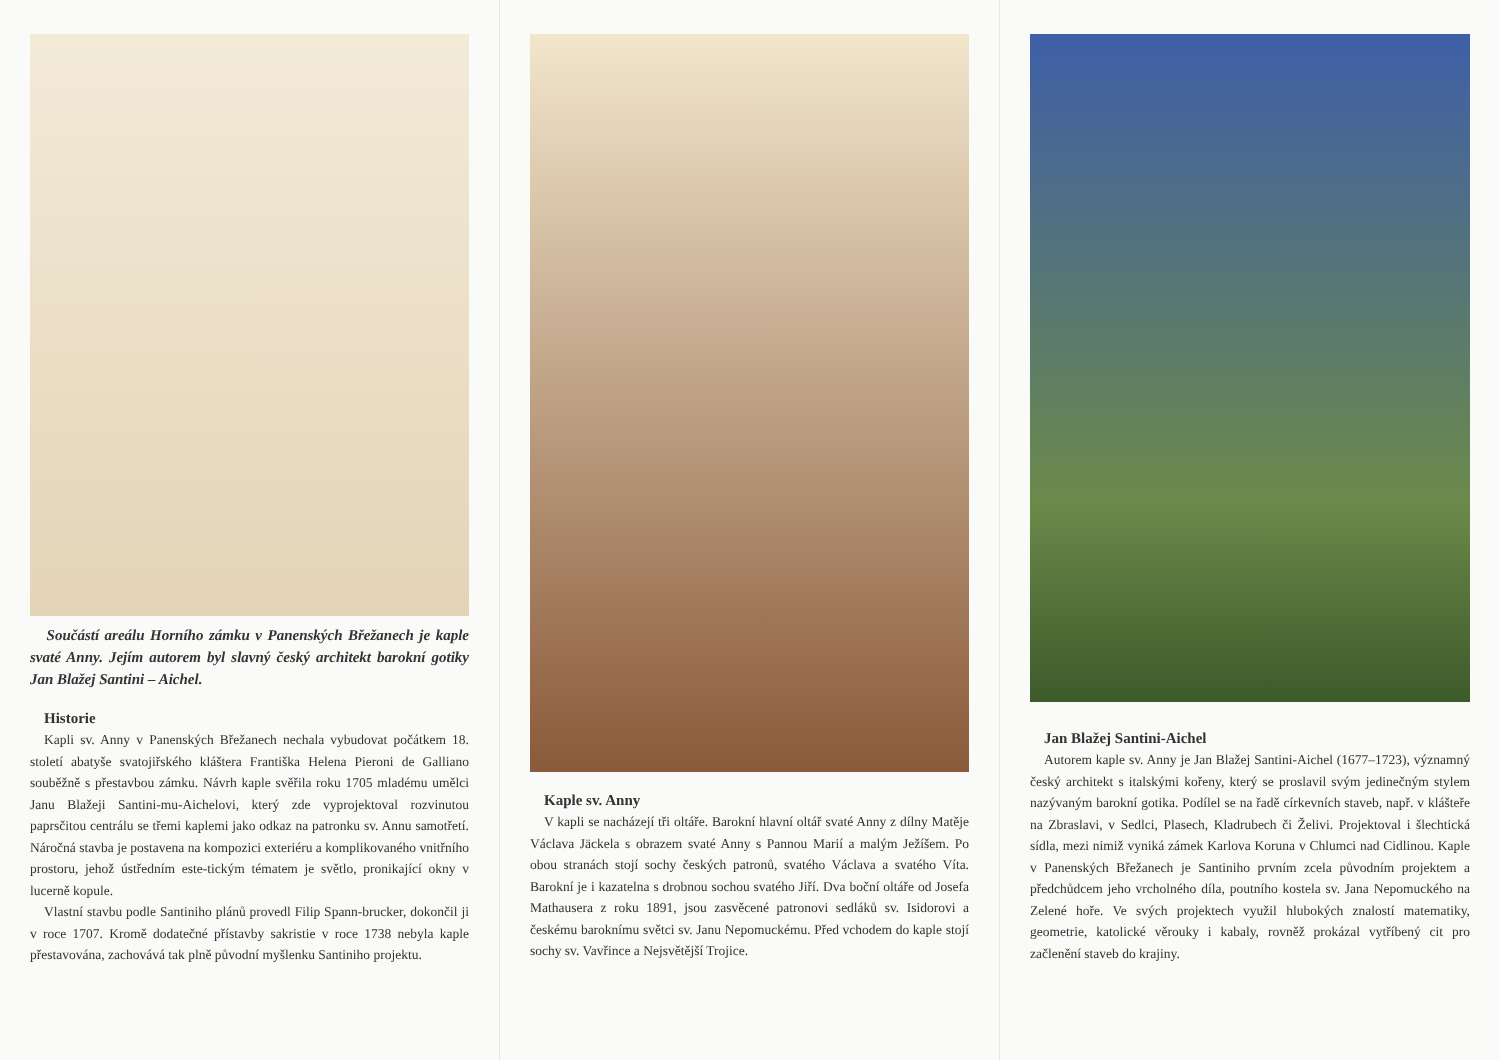Součástí areálu Horního zámku v Panenských Břežanech je kaple svaté Anny. Jejím autorem byl slavný český architekt barokní gotiky Jan Blažej Santini – Aichel.
Historie
Kapli sv. Anny v Panenských Břežanech nechala vybudovat počátkem 18. století abatyše svatojiřského kláštera Františka Helena Pieroni de Galliano souběžně s přestavbou zámku. Návrh kaple svěřila roku 1705 mladému umělci Janu Blažeji Santini-mu-Aichelovi, který zde vyprojektoval rozvinutou paprsčitou centrálu se třemi kaplemi jako odkaz na patronku sv. Annu samotřetí. Náročná stavba je postavena na kompozici exteriéru a komplikovaného vnitřního prostoru, jehož ústředním este-tickým tématem je světlo, pronikající okny v lucerně kopule.
Vlastní stavbu podle Santiniho plánů provedl Filip Spann-brucker, dokončil ji v roce 1707. Kromě dodatečné přístavby sakristie v roce 1738 nebyla kaple přestavována, zachovává tak plně původní myšlenku Santiniho projektu.
Kaple sv. Anny
V kapli se nacházejí tři oltáře. Barokní hlavní oltář svaté Anny z dílny Matěje Václava Jäckela s obrazem svaté Anny s Pannou Marií a malým Ježíšem. Po obou stranách stojí sochy českých patronů, svatého Václava a svatého Víta. Barokní je i kazatelna s drobnou sochou svatého Jiří. Dva boční oltáře od Josefa Mathausera z roku 1891, jsou zasvěcené patronovi sedláků sv. Isidorovi a českému baroknímu světci sv. Janu Nepomuckému. Před vchodem do kaple stojí sochy sv. Vavřince a Nejsvětější Trojice.
Jan Blažej Santini-Aichel
Autorem kaple sv. Anny je Jan Blažej Santini-Aichel (1677–1723), významný český architekt s italskými kořeny, který se proslavil svým jedinečným stylem nazývaným barokní gotika. Podílel se na řadě církevních staveb, např. v klášteře na Zbraslavi, v Sedlci, Plasech, Kladrubech či Želivi. Projektoval i šlechtická sídla, mezi nimiž vyniká zámek Karlova Koruna v Chlumci nad Cidlinou. Kaple v Panenských Břežanech je Santiniho prvním zcela původním projektem a předchůdcem jeho vrcholného díla, poutního kostela sv. Jana Nepomuckého na Zelené hoře. Ve svých projektech využil hlubokých znalostí matematiky, geometrie, katolické věrouky i kabaly, rovněž prokázal vytříbený cit pro začlenění staveb do krajiny.